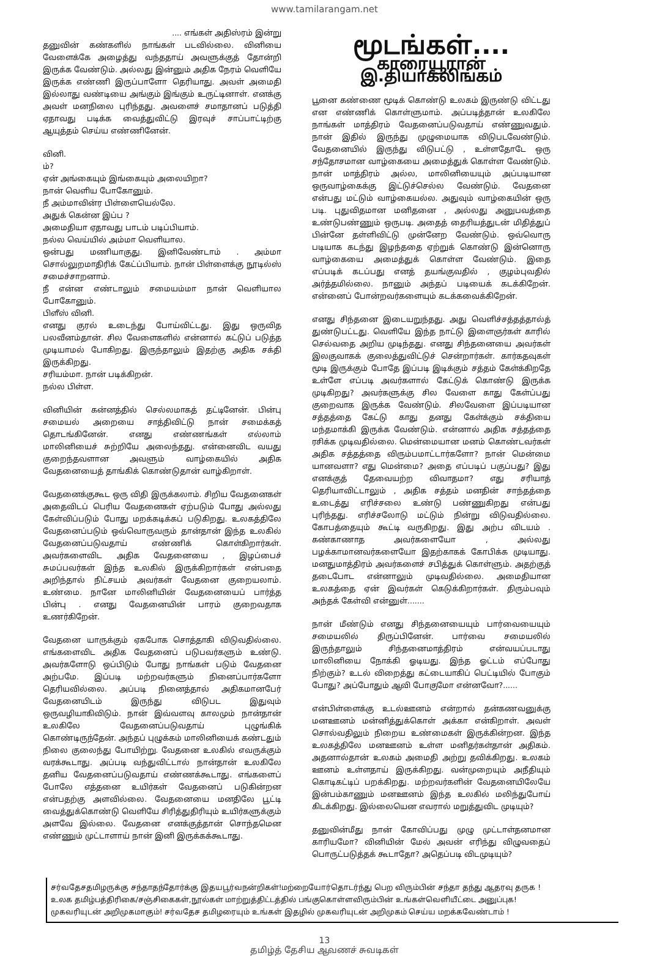www.tamilarangam.net
.... எங்கள் அதிஸ்ரம் இன்று
தனுவின் கண்களில் நாங்கள் படவில்லை. வினியை வேளைக்கே அழைத்து வந்ததாய் அவளுக்குத் தோன்றி இருக்க வேண்டும். அல்லது இன்னும் அதிக நேரம் வெளியே இருக்க எண்ணி இருப்பாளோ தெரியாது. அவள் அமைதி இல்லாது வண்டியை அங்கும் இங்கும் உருட்டினாள். எனக்கு அவள் மனநிலை புரிந்தது. அவளைச் சமாதானப் படுத்தி ஏதாவது படிக்க வைத்துவிட்டு இரவுச் சாப்பாட்டிற்கு ஆயுத்தம் செய்ய எண்ணினேன்.
வினி.
ம்?
ஏன் அங்கையும் இங்கையும் அலையிறா?
நான் வெளிய போகோனும்.
நீ அம்மாவின்ர பிள்ளையெல்லே.
அதுக் கென்ன இப்ப ?
அமைதியா ஏதாவது பாடம் படிப்பியாம்.
நல்ல வெய்யில் அம்மா வெளியால.
ஒன்பது மணியாகுது. இனிவேண்டாம் . அம்மா சொல்லுறமாதிரிக் கேட்ப்பியாம். நான் பிள்ளைக்கு நூடில்ஸ் சமைச்சாறனாம்.
நீ என்ன எண்டாலும் சமையம்மா நான் வெளியால போகோனும்.
பிளீஸ் வினி.
எனது குரல் உடைந்து போய்விட்டது. இது ஒருவித பலவீனம்தான். சில வேளைகளில் என்னால் கட்டுப் படுத்த முடியாமல் போகிறது. இருந்தாலும் இதற்கு அதிக சக்தி இருக்கிறது.
சரியம்மா. நான் படிக்கிறன்.
நல்ல பிள்ள.
வினியின் கன்னத்தில் செல்லமாகத் தட்டினேன். பின்பு சமையல் அறையை சாத்திவிட்டு நான் சமைக்கத் தொடங்கினேன். எனது எண்ணங்கள் எல்லாம் மாலினியைச் சுற்றியே அலைந்தது. என்னைவிட வயது குறைந்தவளான அவளும் வாழ்கையில் அதிக வேதனையைத் தாங்கிக் கொண்டுதான் வாழ்கிறாள்.
வேதனைக்குகூட ஒரு விதி இருக்கலாம். சிறிய வேதனைகள் அதைவிடப் பெரிய வேதனைகள் ஏற்படும் போது அல்லது கேள்விப்படும் போது மறக்கடிக்கப் படுகிறது. உலகத்திலே வேதனைப்படும் ஒவ்வொருவரும் தான்தான் இந்த உலகில் வேதனைப்படுவதாய் எண்ணிக் கொள்கிறார்கள். அவர்களைவிட அதிக வேதனையை , இழப்பைச் சுமப்பவர்கள் இந்த உலகில் இருக்கிறார்கள் என்பதை அறிந்தால் நிட்சயம் அவர்கள் வேதனை குறையலாம். உண்மை. நானே மாலினியின் வேதனையைப் பார்த்த பின்பு . எனது வேதனையின் பாரம் குறைவதாக உணர்கிறேன்.
வேதனை யாருக்கும் ஏகபோக சொத்தாகி விடுவதில்லை. எங்களைவிட அதிக வேதனைப் படுபவர்களும் உண்டு. அவர்களோடு ஒப்பிடும் போது நாங்கள் படும் வேதனை அற்பமே. இப்படி மற்றவர்களும் நினைப்பார்களோ தெரியவில்லை. அப்படி நினைத்தால் அதிகமானபேர் வேதனையிடம் இருந்து விடுபட இதுவும் ஒருவழியாகிவிடும். நான் இவ்வளவு காலமும் நான்தான் உலகிலே வேதனைப்படுவதாய் புழுங்கிக் கொண்டிருந்தேன். அந்தப் புழுக்கம் மாலினியைக் கண்டதும் நிலை குலைந்து போயிற்று. வேதனை உலகில் எவருக்கும் வரக்கூடாது. அப்படி வந்துவிட்டால் நான்தான் உலகிலே தனிய வேதனைப்படுவதாய் எண்ணக்கூடாது. எங்களைப் போலே எத்தனை உயிர்கள் வேதனைப் படுகின்றன என்பதற்கு அளவில்லை. வேதனையை மனதிலே பூட்டி வைத்துக்கொண்டு வெளியே சிரித்துதிரியும் உயிர்களுக்கும் அளவே இல்லை. வேதனை எனக்குத்தான் சொந்தமென எண்ணும் முட்டாளாய் நான் இனி இருக்கக்கூடாது.
மூடங்கள்....
காரையூரான் இ.தியாகலிங்கம்
பூனை கண்ணை மூடிக் கொண்டு உலகம் இருண்டு விட்டது என எண்ணிக் கொள்ளுமாம். அப்படித்தான் உலகிலே நாங்கள் மாத்திரம் வேதனைப்படுவதாய் எண்ணுவதும். நான் இதில் இருந்து முழுமையாக விடுபடவேண்டும். வேதனையில் இருந்து விடுபட்டு , உள்ளதோடே ஒரு சந்தோசமான வாழ்கையை அமைத்துக் கொள்ள வேண்டும். நான் மாத்திரம் அல்ல, மாலினியையும் அப்படியான ஒருவாழ்கைக்கு இட்டுச்செல்ல வேண்டும். வேதனை என்பது மட்டும் வாழ்கையல்ல. அதுவும் வாழ்கையின் ஒரு படி. புதுவிதமான மனிதனை , அல்லது அனுபவத்தை உண்டுபண்ணும் ஒருபடி. அதைத் தைரியத்துடன் மிதித்துப் பின்னே தள்ளிவிட்டு முன்னேற வேண்டும். ஒவ்வொரு படியாக கடந்து இழந்ததை ஏற்றுக் கொண்டு இன்னொரு வாழ்கையை அமைத்துக் கொள்ள வேண்டும். இதை எப்படிக் கடப்பது எனத் தயங்குவதில் , குழம்புவதில் அர்த்தமில்லை. நானும் அந்தப் படியைக் கடக்கிறேன். என்னைப் போன்றவர்களையும் கடக்கவைக்கிறேன்.
எனது சிந்தனை இடையறுந்தது. அது வெளிச்சத்தத்தால்த் துண்டுபட்டது. வெளியே இந்த நாட்டு இளைஞர்கள் காரில் செல்வதை அறிய முடிந்தது. எனது சிந்தனையை அவர்கள் இலகுவாகக் குலைத்துவிட்டுச் சென்றார்கள். கார்கதவுகள் மூடி இருக்கும் போதே இப்படி இடிக்கும் சத்தம் கேள்க்கிறதே உள்ளே எப்படி அவர்களால் கேட்டுக் கொண்டு இருக்க முடிகிறது? அவர்களுக்கு சில வேளை காது கேள்ப்பது குறைவாக இருக்க வேண்டும். சிலவேளை இப்படியான சத்தத்தை கேட்டு காது தனது கேள்க்கும் சக்தியை மந்தமாக்கி இருக்க வேண்டும். என்னால் அதிக சத்தத்தை ரசிக்க முடிவதில்லை. மென்மையான மனம் கொண்டவர்கள் அதிக சத்தத்தை விரும்பமாட்டார்களோ? நான் மென்மை யானவளா? எது மென்மை? அதை எப்படிப் பகுப்பது? இது எனக்குத் தேவையற்ற விவாதமா? எது சரியாத் தெரியாவிட்டாலும் , அதிக சத்தம் மனதின் சாந்தத்தை உடைத்து எரிச்சலை உண்டு பண்ணுகிறது என்பது புரிந்தது. எரிச்சலோடு மட்டும் நின்று விடுவதில்லை. கோபத்தையும் கூட்டி வருகிறது. இது அற்ப விடயம் . கண்காணாத அவர்களையோ , அல்லது பழக்காமானவர்களையோ இதற்காகக் கோபிக்க முடியாது. மனதுமாத்திரம் அவர்களைச் சபித்துக் கொள்ளும். அதற்குத் தடைபோட என்னாலும் முடிவதில்லை. அமைதியான உலகத்தை ஏன் இவர்கள் கெடுக்கிறார்கள். திரும்பவும் அந்தக் கேள்வி என்னுள்.......
நான் மீண்டும் எனது சிந்தனையையும் பார்வையையும் சமையலில் திருப்பினேன். பார்வை சமையலில் இருந்தாலும் சிந்தனைமாத்திரம் என்வயப்படாது மாலினியை நோக்கி ஓடியது. இந்த ஓட்டம் எப்போது நிற்கும்? உடல் விறைத்து கட்டையாகிப் பெட்டியில் போகும் போது? அப்போதும் ஆவி போகுமோ என்னவோ?......
என்பிள்ளைக்கு உடல்ஊனம் என்றால் தன்கணவனுக்கு மனஊனம் மன்னித்துக்கொள் அக்கா என்கிறாள். அவள் சொல்வதிலும் நிறைய உண்மைகள் இருக்கின்றன. இந்த உலகத்திலே மனஊனம் உள்ள மனிதர்கள்தான் அதிகம். அதனால்தான் உலகம் அமைதி அற்று தவிக்கிறது. உலகம் ஊனம் உள்ளதாய் இருக்கிறது. வன்முறையும் அநீதியும் கொடிகட்டிப் பறக்கிறது. மற்றவர்களின் வேதனையிலேயே இன்பம்காணும் மனஊனம் இந்த உலகில் மலிந்துபோய் கிடக்கிறது. இல்லையென எவரால் மறுத்துவிட முடியும்?
தனுவின்மீது நான் கோவிப்பது முழு முட்டாள்தனமான காரியமோ? வினியின் மேல் அவன் எரிந்து விழுவதைப் பொருட்படுத்தக் கூடாதோ? அதெப்படி விடமுடியும்?
சர்வதேசதமிழருக்கு சந்தாதந்தோர்க்கு இதயபூர்வநன்றிகள்!மற்றையோர்தொடர்ந்து பெற விரும்பின் சந்தா தந்து ஆதரவு தருக !
உலக தமிழ்பத்திரிகை/சஞ்சிகைகள்,நூல்கள் மாற்றுத்திட்டத்தில் பங்குகொள்ளவிரும்பின் உங்கள்வெளியீட்டை அனுப்புக!
முகவரியுடன் அறிமுகமாகும்! சர்வதேச தமிழரையும் உங்கள் இதழில் முகவரியுடன் அறிமுகம் செய்ய மறக்கவேண்டாம் !
13
தமிழ்த் தேசிய ஆவணச் சுவடிகள்